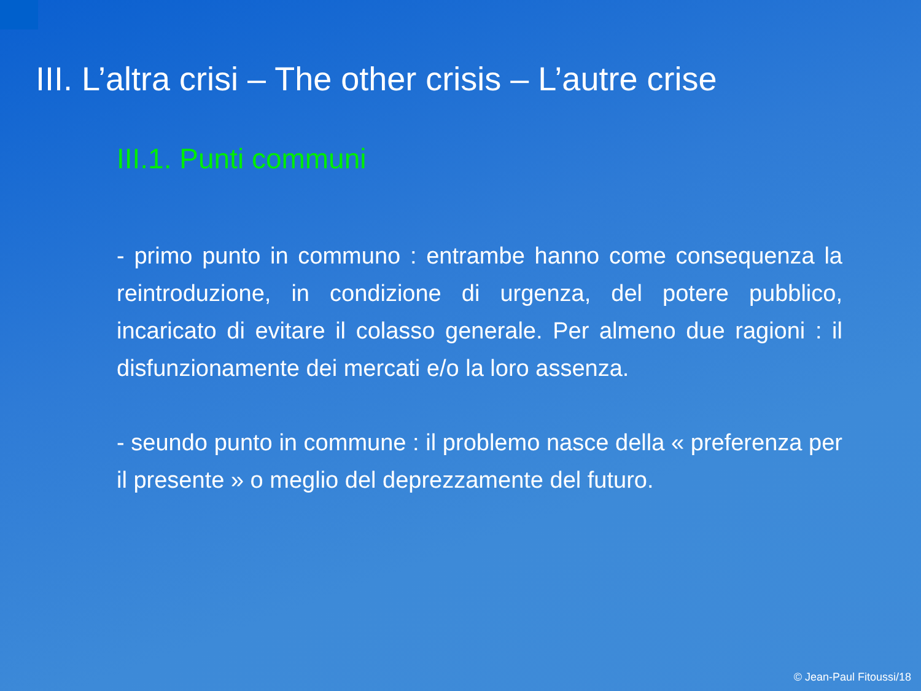III. L’altra crisi – The other crisis – L’autre crise
III.1. Punti communi
- primo punto in communo : entrambe hanno come consequenza la reintroduzione, in condizione di urgenza, del potere pubblico, incaricato di evitare il colasso generale. Per almeno due ragioni : il disfunzionamente dei mercati e/o la loro assenza.
- seundo punto in commune : il problemo nasce della « preferenza per il presente » o meglio del deprezzamente del futuro.
© Jean-Paul Fitoussi/18